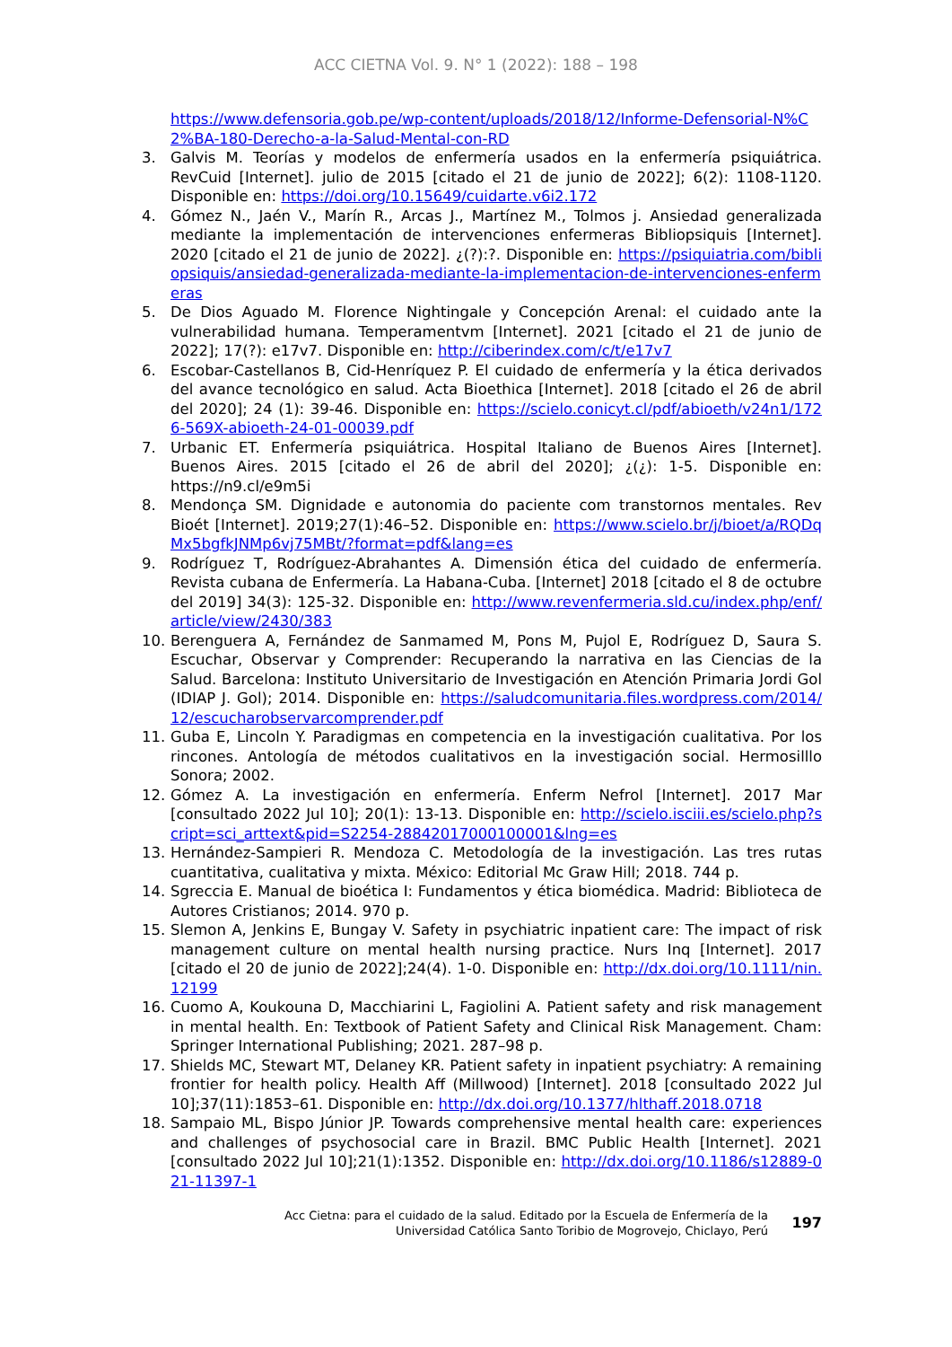ACC CIETNA Vol. 9. N° 1 (2022): 188 – 198
https://www.defensoria.gob.pe/wp-content/uploads/2018/12/Informe-Defensorial-N%C2%BA-180-Derecho-a-la-Salud-Mental-con-RD
3. Galvis M. Teorías y modelos de enfermería usados en la enfermería psiquiátrica. RevCuid [Internet]. julio de 2015 [citado el 21 de junio de 2022]; 6(2): 1108-1120. Disponible en: https://doi.org/10.15649/cuidarte.v6i2.172
4. Gómez N., Jaén V., Marín R., Arcas J., Martínez M., Tolmos j. Ansiedad generalizada mediante la implementación de intervenciones enfermeras Bibliopsiquis [Internet]. 2020 [citado el 21 de junio de 2022]. ¿(?):?. Disponible en: https://psiquiatria.com/bibliopsiquis/ansiedad-generalizada-mediante-la-implementacion-de-intervenciones-enfermeras
5. De Dios Aguado M. Florence Nightingale y Concepción Arenal: el cuidado ante la vulnerabilidad humana. Temperamentvm [Internet]. 2021 [citado el 21 de junio de 2022]; 17(?): e17v7. Disponible en: http://ciberindex.com/c/t/e17v7
6. Escobar-Castellanos B, Cid-Henríquez P. El cuidado de enfermería y la ética derivados del avance tecnológico en salud. Acta Bioethica [Internet]. 2018 [citado el 26 de abril del 2020]; 24 (1): 39-46. Disponible en: https://scielo.conicyt.cl/pdf/abioeth/v24n1/1726-569X-abioeth-24-01-00039.pdf
7. Urbanic ET. Enfermería psiquiátrica. Hospital Italiano de Buenos Aires [Internet]. Buenos Aires. 2015 [citado el 26 de abril del 2020]; ¿(¿): 1-5. Disponible en: https://n9.cl/e9m5i
8. Mendonça SM. Dignidade e autonomia do paciente com transtornos mentales. Rev Bioét [Internet]. 2019;27(1):46–52. Disponible en: https://www.scielo.br/j/bioet/a/RQDqMx5bgfkJNMp6vj75MBt/?format=pdf&lang=es
9. Rodríguez T, Rodríguez-Abrahantes A. Dimensión ética del cuidado de enfermería. Revista cubana de Enfermería. La Habana-Cuba. [Internet] 2018 [citado el 8 de octubre del 2019] 34(3): 125-32. Disponible en: http://www.revenfermeria.sld.cu/index.php/enf/article/view/2430/383
10. Berenguera A, Fernández de Sanmamed M, Pons M, Pujol E, Rodríguez D, Saura S. Escuchar, Observar y Comprender: Recuperando la narrativa en las Ciencias de la Salud. Barcelona: Instituto Universitario de Investigación en Atención Primaria Jordi Gol (IDIAP J. Gol); 2014. Disponible en: https://saludcomunitaria.files.wordpress.com/2014/12/escucharobservarcomprender.pdf
11. Guba E, Lincoln Y. Paradigmas en competencia en la investigación cualitativa. Por los rincones. Antología de métodos cualitativos en la investigación social. Hermosilllo Sonora; 2002.
12. Gómez A. La investigación en enfermería. Enferm Nefrol [Internet]. 2017 Mar [consultado 2022 Jul 10]; 20(1): 13-13. Disponible en: http://scielo.isciii.es/scielo.php?script=sci_arttext&pid=S2254-28842017000100001&lng=es
13. Hernández-Sampieri R. Mendoza C. Metodología de la investigación. Las tres rutas cuantitativa, cualitativa y mixta. México: Editorial Mc Graw Hill; 2018. 744 p.
14. Sgreccia E. Manual de bioética I: Fundamentos y ética biomédica. Madrid: Biblioteca de Autores Cristianos; 2014. 970 p.
15. Slemon A, Jenkins E, Bungay V. Safety in psychiatric inpatient care: The impact of risk management culture on mental health nursing practice. Nurs Inq [Internet]. 2017 [citado el 20 de junio de 2022];24(4). 1-0. Disponible en: http://dx.doi.org/10.1111/nin.12199
16. Cuomo A, Koukouna D, Macchiarini L, Fagiolini A. Patient safety and risk management in mental health. En: Textbook of Patient Safety and Clinical Risk Management. Cham: Springer International Publishing; 2021. 287–98 p.
17. Shields MC, Stewart MT, Delaney KR. Patient safety in inpatient psychiatry: A remaining frontier for health policy. Health Aff (Millwood) [Internet]. 2018 [consultado 2022 Jul 10];37(11):1853–61. Disponible en: http://dx.doi.org/10.1377/hlthaff.2018.0718
18. Sampaio ML, Bispo Júnior JP. Towards comprehensive mental health care: experiences and challenges of psychosocial care in Brazil. BMC Public Health [Internet]. 2021 [consultado 2022 Jul 10];21(1):1352. Disponible en: http://dx.doi.org/10.1186/s12889-021-11397-1
Acc Cietna: para el cuidado de la salud. Editado por la Escuela de Enfermería de la
Universidad Católica Santo Toribio de Mogrovejo, Chiclayo, Perú
197